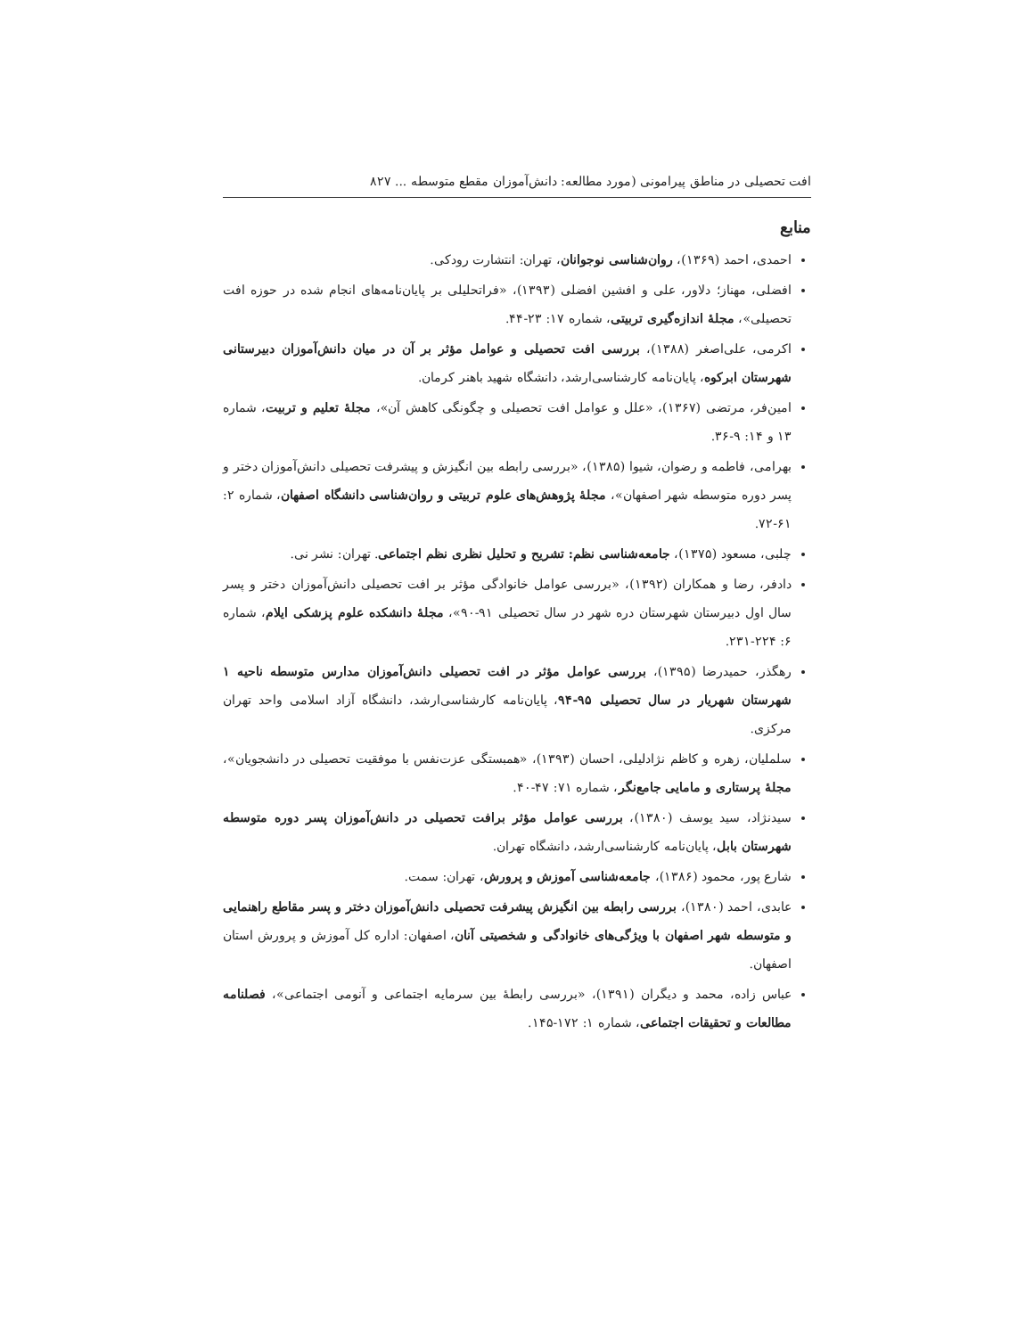افت تحصیلی در مناطق پیرامونی (مورد مطالعه: دانش‌آموزان مقطع متوسطه ... ۸۲۷
منابع
احمدی، احمد (۱۳۶۹)، روان‌شناسی نوجوانان، تهران: انتشارت رودکی.
افضلی، مهناز؛ دلاور، علی و افشین افضلی (۱۳۹۳)، «فراتحلیلی بر پایان‌نامه‌های انجام شده در حوزه افت تحصیلی»، مجلهٔ اندازه‌گیری تربیتی، شماره ۱۷: ۲۳-۴۴.
اکرمی، علی‌اصغر (۱۳۸۸)، بررسی افت تحصیلی و عوامل مؤثر بر آن در میان دانش‌آموزان دبیرستانی شهرستان ابرکوه، پایان‌نامه کارشناسی‌ارشد، دانشگاه شهید باهنر کرمان.
امین‌فر، مرتضی (۱۳۶۷)، «علل و عوامل افت تحصیلی و چگونگی کاهش آن»، مجلهٔ تعلیم و تربیت، شماره ۱۳ و ۱۴: ۹-۳۶.
بهرامی، فاطمه و رضوان، شیوا (۱۳۸۵)، «بررسی رابطه بین انگیزش و پیشرفت تحصیلی دانش‌آموزان دختر و پسر دوره متوسطه شهر اصفهان»، مجلهٔ پژوهش‌های علوم تربیتی و روان‌شناسی دانشگاه اصفهان، شماره ۲: ۶۱-۷۲.
چلبی، مسعود (۱۳۷۵)، جامعه‌شناسی نظم: تشریح و تحلیل نظری نظم اجتماعی. تهران: نشر نی.
دادفر، رضا و همکاران (۱۳۹۲)، «بررسی عوامل خانوادگی مؤثر بر افت تحصیلی دانش‌آموزان دختر و پسر سال اول دبیرستان شهرستان دره شهر در سال تحصیلی ۹۱-۹۰»، مجلهٔ دانشکده علوم پزشکی ایلام، شماره ۶: ۲۲۴-۲۳۱.
رهگذر، حمیدرضا (۱۳۹۵)، بررسی عوامل مؤثر در افت تحصیلی دانش‌آموزان مدارس متوسطه ناحیه ۱ شهرستان شهریار در سال تحصیلی ۹۵-۹۴، پایان‌نامه کارشناسی‌ارشد، دانشگاه آزاد اسلامی واحد تهران مرکزی.
سلملیان، زهره و کاظم نژادلیلی، احسان (۱۳۹۳)، «همبستگی عزت‌نفس با موفقیت تحصیلی در دانشجویان»، مجلهٔ پرستاری و مامایی جامع‌نگر، شماره ۷۱: ۴۷-۴۰.
سیدنژاد، سید یوسف (۱۳۸۰)، بررسی عوامل مؤثر برافت تحصیلی در دانش‌آموزان پسر دوره متوسطه شهرستان بابل، پایان‌نامه کارشناسی‌ارشد، دانشگاه تهران.
شارع پور، محمود (۱۳۸۶)، جامعه‌شناسی آموزش و پرورش، تهران: سمت.
عابدی، احمد (۱۳۸۰)، بررسی رابطه بین انگیزش پیشرفت تحصیلی دانش‌آموزان دختر و پسر مقاطع راهنمایی و متوسطه شهر اصفهان با ویژگی‌های خانوادگی و شخصیتی آنان، اصفهان: اداره کل آموزش و پرورش استان اصفهان.
عباس زاده، محمد و دیگران (۱۳۹۱)، «بررسی رابطهٔ بین سرمایه اجتماعی و آنومی اجتماعی»، فصلنامه مطالعات و تحقیقات اجتماعی، شماره ۱: ۱۷۲-۱۴۵.